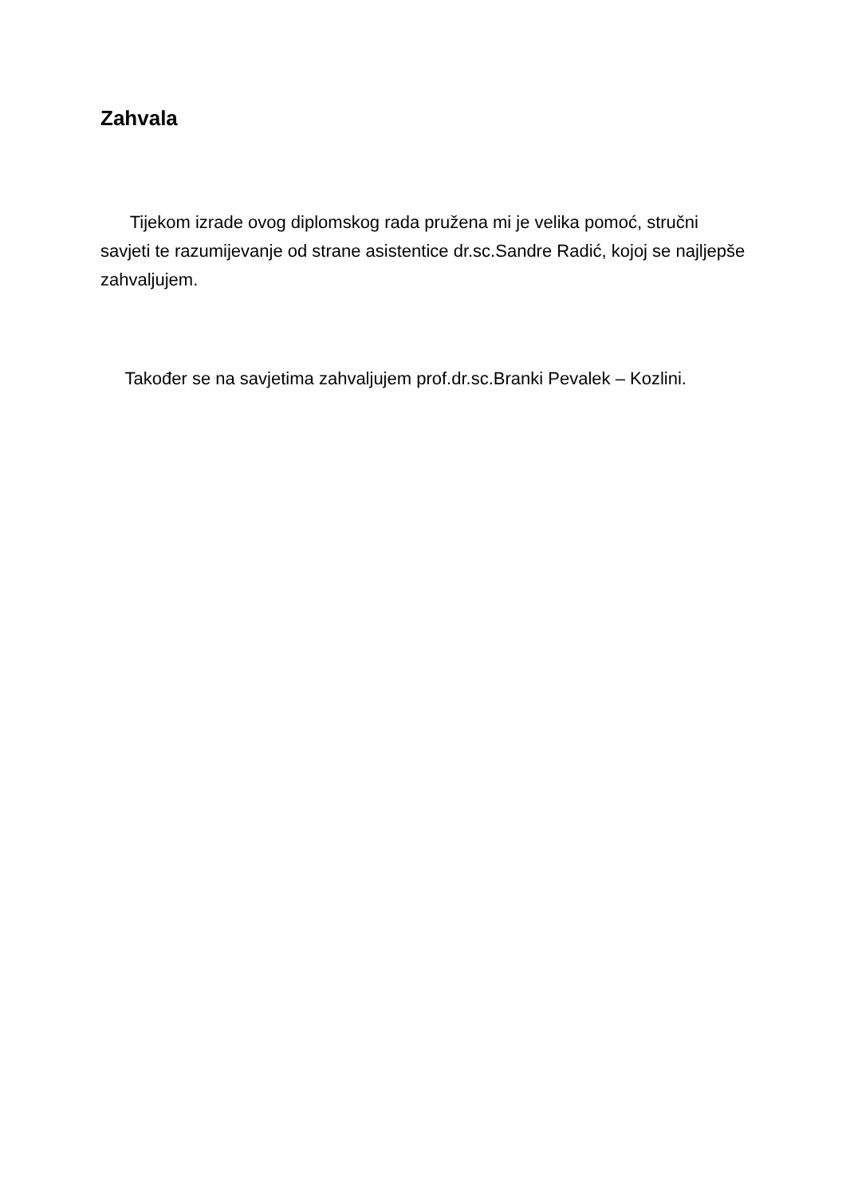Zahvala
Tijekom izrade ovog diplomskog rada pružena mi je velika pomoć, stručni savjeti te razumijevanje od strane asistentice dr.sc.Sandre Radić, kojoj se najljepše zahvaljujem.
Također se na savjetima zahvaljujem prof.dr.sc.Branki Pevalek – Kozlini.